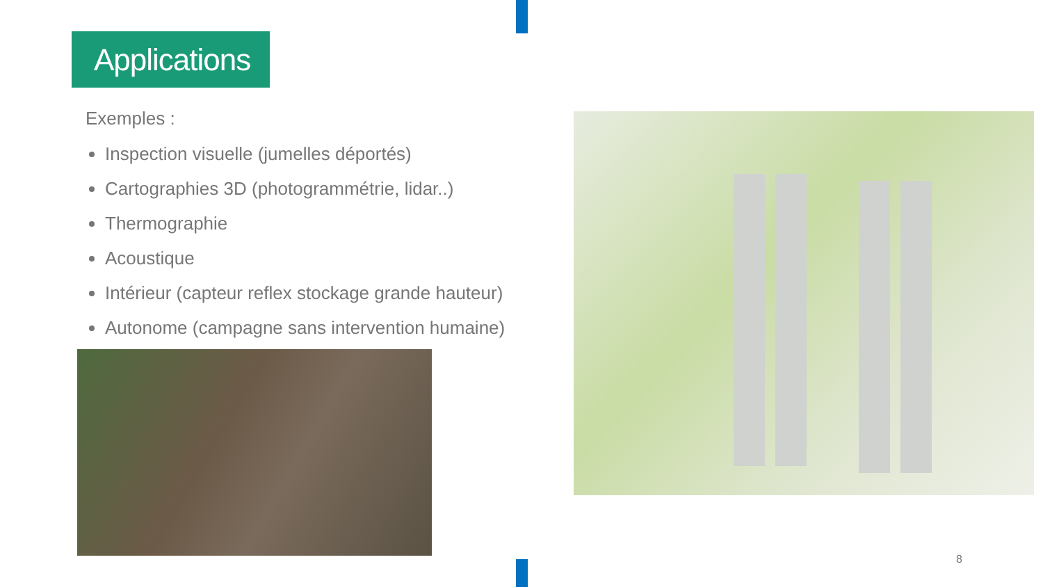Applications
Exemples :
Inspection visuelle (jumelles déportés)
Cartographies 3D (photogrammétrie, lidar..)
Thermographie
Acoustique
Intérieur (capteur reflex stockage grande hauteur)
Autonome (campagne sans intervention humaine)
8